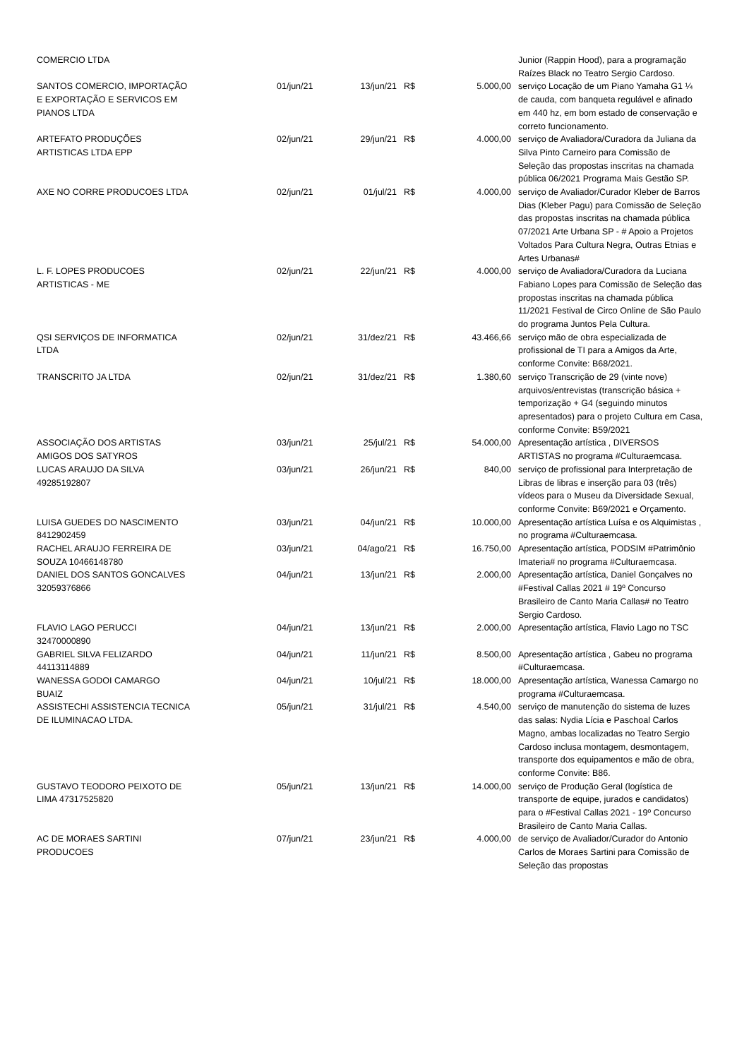| COMERCIO LTDA | | | | | Junior (Rappin Hood), para a programação Raízes Black no Teatro Sergio Cardoso. |
| SANTOS COMERCIO, IMPORTAÇÃO E EXPORTAÇÃO E SERVICOS EM PIANOS LTDA | 01/jun/21 | 13/jun/21 | R$ | 5.000,00 | serviço Locação de um Piano Yamaha G1 ¼ de cauda, com banqueta regulável e afinado em 440 hz, em bom estado de conservação e correto funcionamento. |
| ARTEFATO PRODUÇÕES ARTISTICAS LTDA EPP | 02/jun/21 | 29/jun/21 | R$ | 4.000,00 | serviço de Avaliadora/Curadora da Juliana da Silva Pinto Carneiro para Comissão de Seleção das propostas inscritas na chamada pública 06/2021 Programa Mais Gestão SP. |
| AXE NO CORRE PRODUCOES LTDA | 02/jun/21 | 01/jul/21 | R$ | 4.000,00 | serviço de Avaliador/Curador Kleber de Barros Dias (Kleber Pagu) para Comissão de Seleção das propostas inscritas na chamada pública 07/2021 Arte Urbana SP - # Apoio a Projetos Voltados Para Cultura Negra, Outras Etnias e Artes Urbanas# |
| L. F. LOPES PRODUCOES ARTISTICAS - ME | 02/jun/21 | 22/jun/21 | R$ | 4.000,00 | serviço de Avaliadora/Curadora da Luciana Fabiano Lopes para Comissão de Seleção das propostas inscritas na chamada pública 11/2021 Festival de Circo Online de São Paulo do programa Juntos Pela Cultura. |
| QSI SERVIÇOS DE INFORMATICA LTDA | 02/jun/21 | 31/dez/21 | R$ | 43.466,66 | serviço mão de obra especializada de profissional de TI para a Amigos da Arte, conforme Convite: B68/2021. |
| TRANSCRITO JA LTDA | 02/jun/21 | 31/dez/21 | R$ | 1.380,60 | serviço Transcrição de 29 (vinte nove) arquivos/entrevistas (transcrição básica + temporização + G4 (seguindo minutos apresentados) para o projeto Cultura em Casa, conforme Convite: B59/2021 |
| ASSOCIAÇÃO DOS ARTISTAS AMIGOS DOS SATYROS | 03/jun/21 | 25/jul/21 | R$ | 54.000,00 | Apresentação artística , DIVERSOS ARTISTAS no programa #Culturaemcasa. |
| LUCAS ARAUJO DA SILVA 49285192807 | 03/jun/21 | 26/jun/21 | R$ | 840,00 | serviço de profissional para Interpretação de Libras de libras e inserção para 03 (três) vídeos para o Museu da Diversidade Sexual, conforme Convite: B69/2021 e Orçamento. |
| LUISA GUEDES DO NASCIMENTO 8412902459 | 03/jun/21 | 04/jun/21 | R$ | 10.000,00 | Apresentação artística Luísa e os Alquimistas , no programa #Culturaemcasa. |
| RACHEL ARAUJO FERREIRA DE SOUZA 10466148780 | 03/jun/21 | 04/ago/21 | R$ | 16.750,00 | Apresentação artística, PODSIM #Patrimônio Imateria# no programa #Culturaemcasa. |
| DANIEL DOS SANTOS GONCALVES 32059376866 | 04/jun/21 | 13/jun/21 | R$ | 2.000,00 | Apresentação artística, Daniel Gonçalves no #Festival Callas 2021 # 19º Concurso Brasileiro de Canto Maria Callas# no Teatro Sergio Cardoso. |
| FLAVIO LAGO PERUCCI 32470000890 | 04/jun/21 | 13/jun/21 | R$ | 2.000,00 | Apresentação artística, Flavio Lago no TSC |
| GABRIEL SILVA FELIZARDO 44113114889 | 04/jun/21 | 11/jun/21 | R$ | 8.500,00 | Apresentação artística , Gabeu no programa #Culturaemcasa. |
| WANESSA GODOI CAMARGO BUAIZ | 04/jun/21 | 10/jul/21 | R$ | 18.000,00 | Apresentação artística, Wanessa Camargo no programa #Culturaemcasa. |
| ASSISTECHI ASSISTENCIA TECNICA DE ILUMINACAO LTDA. | 05/jun/21 | 31/jul/21 | R$ | 4.540,00 | serviço de manutenção do sistema de luzes das salas: Nydia Lícia e Paschoal Carlos Magno, ambas localizadas no Teatro Sergio Cardoso inclusa montagem, desmontagem, transporte dos equipamentos e mão de obra, conforme Convite: B86. |
| GUSTAVO TEODORO PEIXOTO DE LIMA 47317525820 | 05/jun/21 | 13/jun/21 | R$ | 14.000,00 | serviço de Produção Geral (logística de transporte de equipe, jurados e candidatos) para o #Festival Callas 2021 - 19º Concurso Brasileiro de Canto Maria Callas. |
| AC DE MORAES SARTINI PRODUCOES | 07/jun/21 | 23/jun/21 | R$ | 4.000,00 | de serviço de Avaliador/Curador do Antonio Carlos de Moraes Sartini para Comissão de Seleção das propostas |